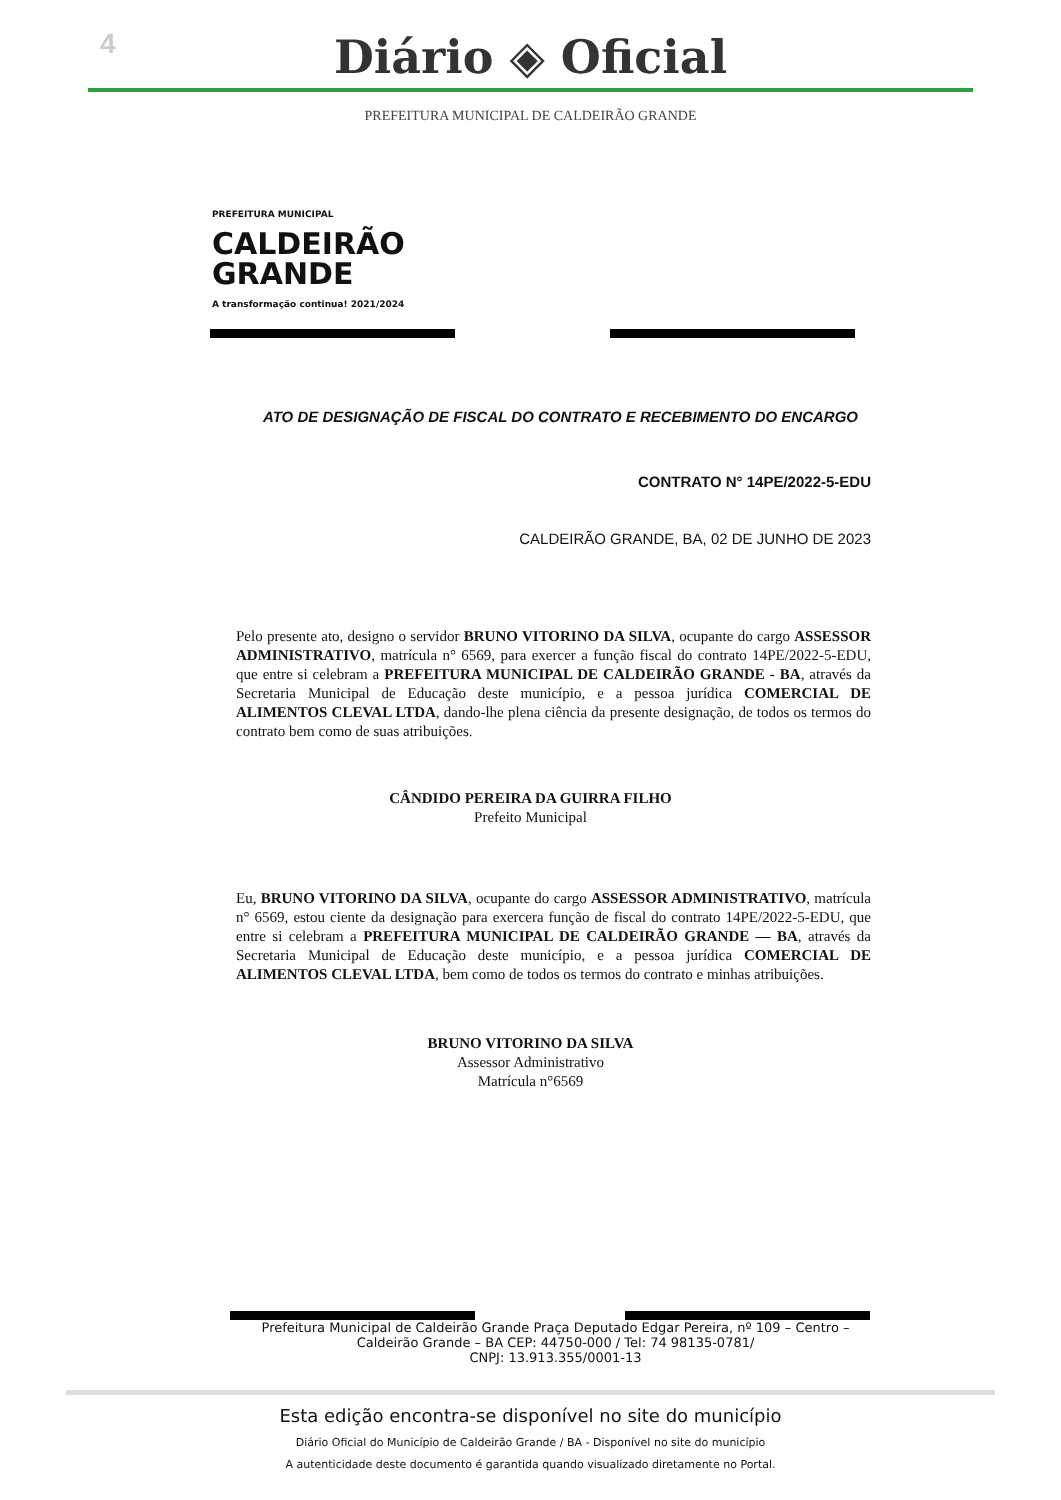4
Diário ◈ Oficial
PREFEITURA MUNICIPAL DE CALDEIRÃO GRANDE
PREFEITURA MUNICIPAL
CALDEIRÃO
GRANDE
A transformação continua! 2021/2024
ATO DE DESIGNAÇÃO DE FISCAL DO CONTRATO E RECEBIMENTO DO ENCARGO
CONTRATO N° 14PE/2022-5-EDU
CALDEIRÃO GRANDE, BA, 02 DE JUNHO DE 2023
Pelo presente ato, designo o servidor BRUNO VITORINO DA SILVA, ocupante do cargo ASSESSOR ADMINISTRATIVO, matrícula n° 6569, para exercer a função fiscal do contrato 14PE/2022-5-EDU, que entre si celebram a PREFEITURA MUNICIPAL DE CALDEIRÃO GRANDE - BA, através da Secretaria Municipal de Educação deste município, e a pessoa jurídica COMERCIAL DE ALIMENTOS CLEVAL LTDA, dando-lhe plena ciência da presente designação, de todos os termos do contrato bem como de suas atribuições.
CÂNDIDO PEREIRA DA GUIRRA FILHO
Prefeito Municipal
Eu, BRUNO VITORINO DA SILVA, ocupante do cargo ASSESSOR ADMINISTRATIVO, matrícula n° 6569, estou ciente da designação para exercera função de fiscal do contrato 14PE/2022-5-EDU, que entre si celebram a PREFEITURA MUNICIPAL DE CALDEIRÃO GRANDE — BA, através da Secretaria Municipal de Educação deste município, e a pessoa jurídica COMERCIAL DE ALIMENTOS CLEVAL LTDA, bem como de todos os termos do contrato e minhas atribuições.
BRUNO VITORINO DA SILVA
Assessor Administrativo
Matrícula n°6569
Prefeitura Municipal de Caldeirão Grande Praça Deputado Edgar Pereira, nº 109 – Centro – Caldeirão Grande – BA CEP: 44750-000 / Tel: 74 98135-0781/
CNPJ: 13.913.355/0001-13
Esta edição encontra-se disponível no site do município
Diário Oficial do Município de Caldeirão Grande / BA - Disponível no site do município
A autenticidade deste documento é garantida quando visualizado diretamente no Portal.